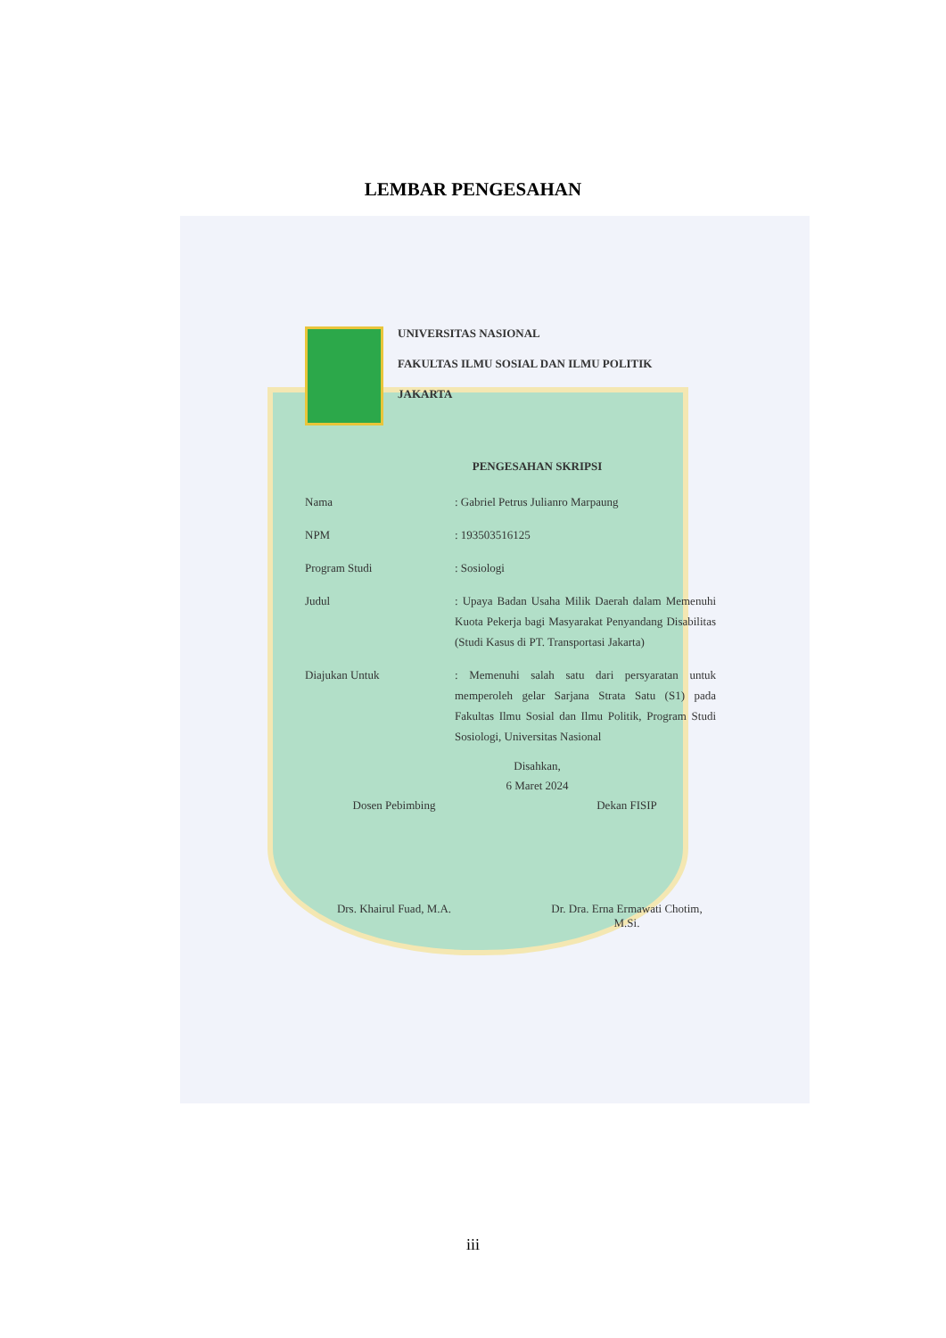LEMBAR PENGESAHAN
UNIVERSITAS NASIONAL
FAKULTAS ILMU SOSIAL DAN ILMU POLITIK
JAKARTA
PENGESAHAN SKRIPSI
Nama : Gabriel Petrus Julianro Marpaung
NPM : 193503516125
Program Studi : Sosiologi
Judul : Upaya Badan Usaha Milik Daerah dalam Memenuhi Kuota Pekerja bagi Masyarakat Penyandang Disabilitas (Studi Kasus di PT. Transportasi Jakarta)
Diajukan Untuk : Memenuhi salah satu dari persyaratan untuk memperoleh gelar Sarjana Strata Satu (S1) pada Fakultas Ilmu Sosial dan Ilmu Politik, Program Studi Sosiologi, Universitas Nasional
Disahkan,
6 Maret 2024
Dosen Pebimbing
Drs. Khairul Fuad, M.A.
Dekan FISIP
Dr. Dra. Erna Ermawati Chotim, M.Si.
iii